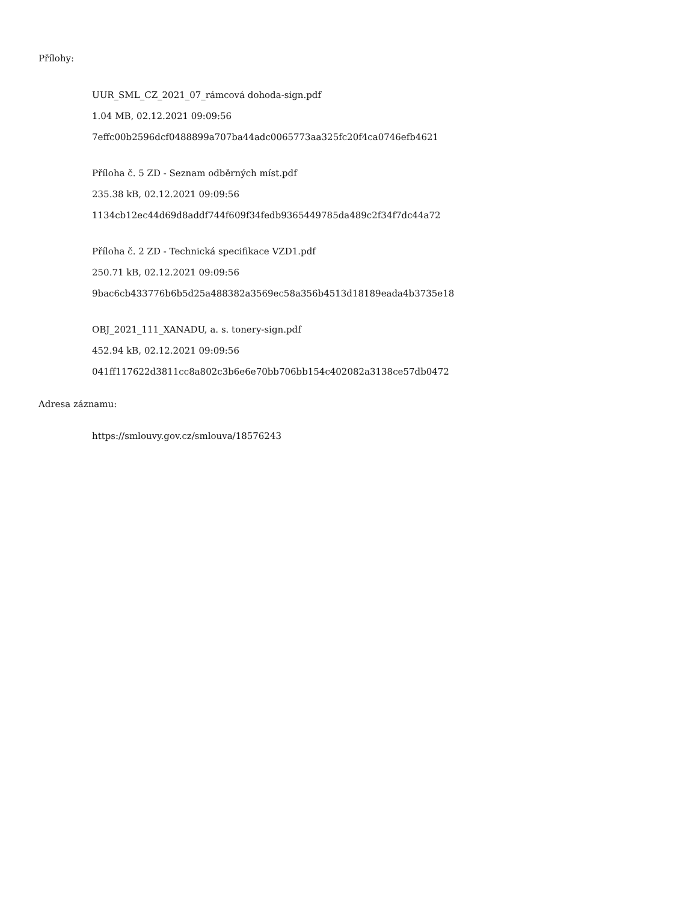Přílohy:
UUR_SML_CZ_2021_07_rámcová dohoda-sign.pdf
1.04 MB, 02.12.2021 09:09:56
7effc00b2596dcf0488899a707ba44adc0065773aa325fc20f4ca0746efb4621
Příloha č. 5 ZD - Seznam odběrných míst.pdf
235.38 kB, 02.12.2021 09:09:56
1134cb12ec44d69d8addf744f609f34fedb9365449785da489c2f34f7dc44a72
Příloha č. 2 ZD - Technická specifikace VZD1.pdf
250.71 kB, 02.12.2021 09:09:56
9bac6cb433776b6b5d25a488382a3569ec58a356b4513d18189eada4b3735e18
OBJ_2021_111_XANADU, a. s. tonery-sign.pdf
452.94 kB, 02.12.2021 09:09:56
041ff117622d3811cc8a802c3b6e6e70bb706bb154c402082a3138ce57db0472
Adresa záznamu:
https://smlouvy.gov.cz/smlouva/18576243